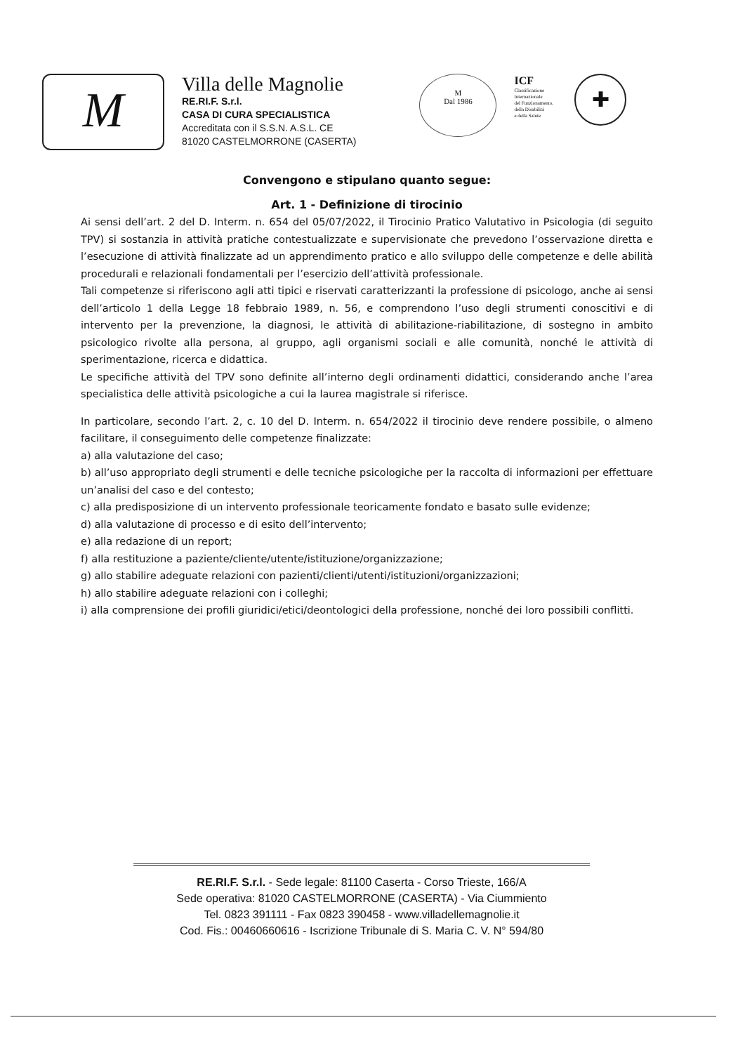M
Villa delle Magnolie
RE.RI.F. S.r.l.
CASA DI CURA SPECIALISTICA
Accreditata con il S.S.N. A.S.L. CE
81020 CASTELMORRONE (CASERTA)
M
Dal 1986
ICF
Classificazione
Internazionale
del Funzionamento,
della Disabilità
e della Salute
✚
Convengono e stipulano quanto segue:
Art. 1 - Definizione di tirocinio
Ai sensi dell’art. 2 del D. Interm. n. 654 del 05/07/2022, il Tirocinio Pratico Valutativo in Psicologia (di seguito TPV) si sostanzia in attività pratiche contestualizzate e supervisionate che prevedono l’osservazione diretta e l’esecuzione di attività finalizzate ad un apprendimento pratico e allo sviluppo delle competenze e delle abilità procedurali e relazionali fondamentali per l’esercizio dell’attività professionale.
Tali competenze si riferiscono agli atti tipici e riservati caratterizzanti la professione di psicologo, anche ai sensi dell’articolo 1 della Legge 18 febbraio 1989, n. 56, e comprendono l’uso degli strumenti conoscitivi e di intervento per la prevenzione, la diagnosi, le attività di abilitazione-riabilitazione, di sostegno in ambito psicologico rivolte alla persona, al gruppo, agli organismi sociali e alle comunità, nonché le attività di sperimentazione, ricerca e didattica.
Le specifiche attività del TPV sono definite all’interno degli ordinamenti didattici, considerando anche l’area specialistica delle attività psicologiche a cui la laurea magistrale si riferisce.
In particolare, secondo l’art. 2, c. 10 del D. Interm. n. 654/2022 il tirocinio deve rendere possibile, o almeno facilitare, il conseguimento delle competenze finalizzate:
a) alla valutazione del caso;
b) all’uso appropriato degli strumenti e delle tecniche psicologiche per la raccolta di informazioni per effettuare un’analisi del caso e del contesto;
c) alla predisposizione di un intervento professionale teoricamente fondato e basato sulle evidenze;
d) alla valutazione di processo e di esito dell’intervento;
e) alla redazione di un report;
f) alla restituzione a paziente/cliente/utente/istituzione/organizzazione;
g) allo stabilire adeguate relazioni con pazienti/clienti/utenti/istituzioni/organizzazioni;
h) allo stabilire adeguate relazioni con i colleghi;
i) alla comprensione dei profili giuridici/etici/deontologici della professione, nonché dei loro possibili conflitti.
RE.RI.F. S.r.l. - Sede legale: 81100 Caserta - Corso Trieste, 166/A
Sede operativa: 81020 CASTELMORRONE (CASERTA) - Via Ciummiento
Tel. 0823 391111 - Fax 0823 390458 - www.villadellemagnolie.it
Cod. Fis.: 00460660616 - Iscrizione Tribunale di S. Maria C. V. N° 594/80